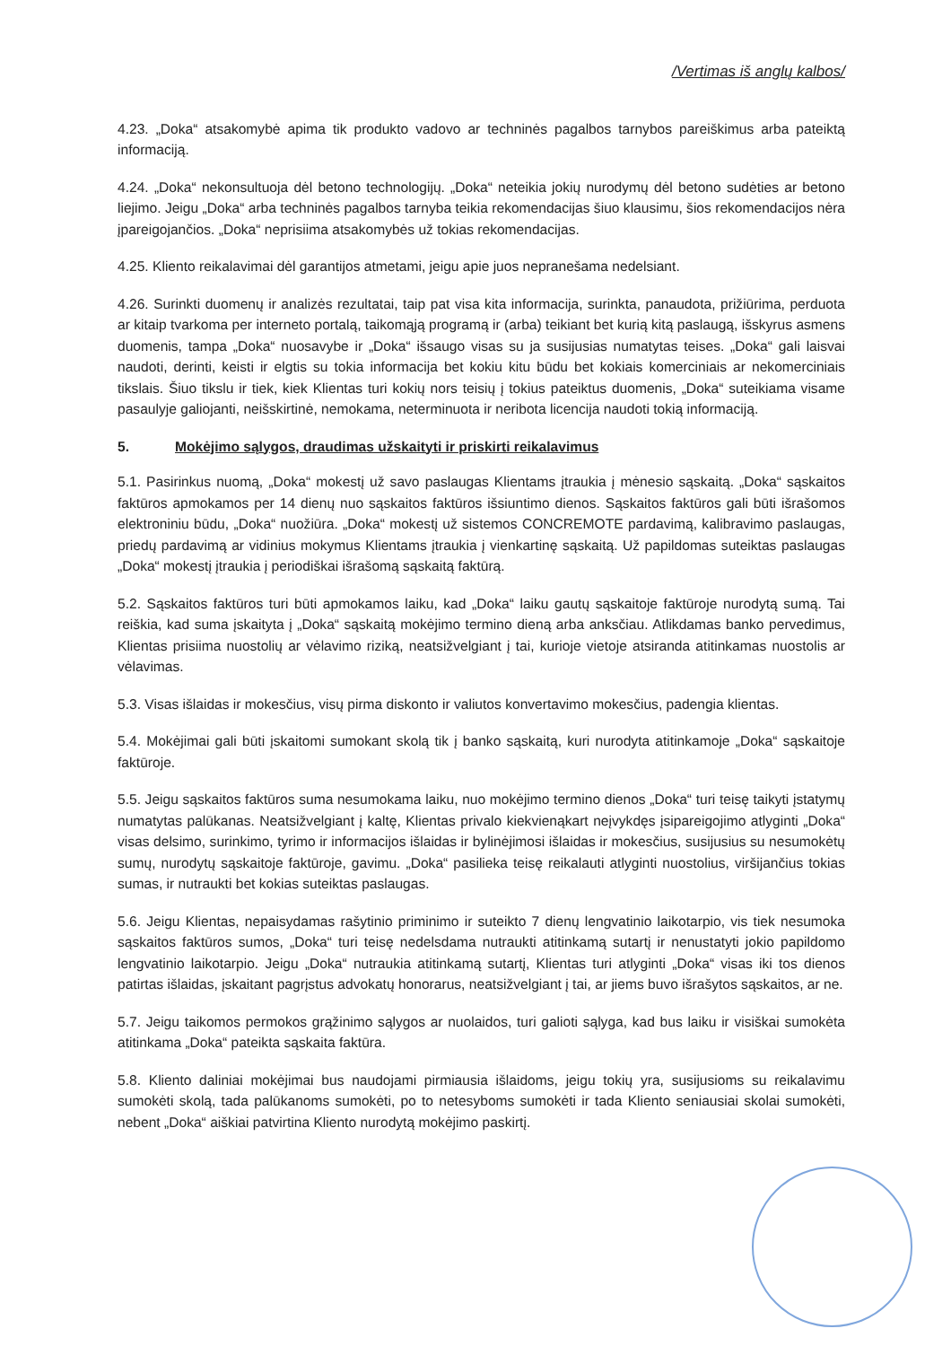/Vertimas iš anglų kalbos/
4.23. „Doka“ atsakomybė apima tik produkto vadovo ar techninės pagalbos tarnybos pareiškimus arba pateiktą informaciją.
4.24. „Doka“ nekonsultuoja dėl betono technologijų. „Doka“ neteikia jokių nurodymų dėl betono sudėties ar betono liejimo. Jeigu „Doka“ arba techninės pagalbos tarnyba teikia rekomendacijas šiuo klausimu, šios rekomendacijos nėra įpareigojančios. „Doka“ neprisiima atsakomybės už tokias rekomendacijas.
4.25. Kliento reikalavimai dėl garantijos atmetami, jeigu apie juos nepranešama nedelsiant.
4.26. Surinkti duomenų ir analizės rezultatai, taip pat visa kita informacija, surinkta, panaudota, prižiūrima, perduota ar kitaip tvarkoma per interneto portalą, taikomąją programą ir (arba) teikiant bet kurią kitą paslaugą, išskyrus asmens duomenis, tampa „Doka“ nuosavybe ir „Doka“ išsaugo visas su ja susijusias numatytas teises. „Doka“ gali laisvai naudoti, derinti, keisti ir elgtis su tokia informacija bet kokiu kitu būdu bet kokiais komerciniais ar nekomerciniais tikslais. Šiuo tikslu ir tiek, kiek Klientas turi kokių nors teisių į tokius pateiktus duomenis, „Doka“ suteikiama visame pasaulyje galiojanti, neišskirtinė, nemokama, neterminuota ir neribota licencija naudoti tokią informaciją.
5. Mokėjimo sąlygos, draudimas užskaityti ir priskirti reikalavimus
5.1. Pasirinkus nuomą, „Doka“ mokestį už savo paslaugas Klientams įtraukia į mėnesio sąskaitą. „Doka“ sąskaitos faktūros apmokamos per 14 dienų nuo sąskaitos faktūros išsiuntimo dienos. Sąskaitos faktūros gali būti išrašomos elektroniniu būdu, „Doka“ nuožiūra. „Doka“ mokestį už sistemos CONCREMOTE pardavimą, kalibravimo paslaugas, priedų pardavimą ar vidinius mokymus Klientams įtraukia į vienkartinę sąskaitą. Už papildomas suteiktas paslaugas „Doka“ mokestį įtraukia į periodiškai išrašomą sąskaitą faktūrą.
5.2. Sąskaitos faktūros turi būti apmokamos laiku, kad „Doka“ laiku gautų sąskaitoje faktūroje nurodytą sumą. Tai reiškia, kad suma įskaityta į „Doka“ sąskaitą mokėjimo termino dieną arba anksčiau. Atlikdamas banko pervedimus, Klientas prisiima nuostolių ar vėlavimo riziką, neatsižvelgiant į tai, kurioje vietoje atsiranda atitinkamas nuostolis ar vėlavimas.
5.3. Visas išlaidas ir mokesčius, visų pirma diskonto ir valiutos konvertavimo mokesčius, padengia klientas.
5.4. Mokėjimai gali būti įskaitomi sumokant skolą tik į banko sąskaitą, kuri nurodyta atitinkamoje „Doka“ sąskaitoje faktūroje.
5.5. Jeigu sąskaitos faktūros suma nesumokama laiku, nuo mokėjimo termino dienos „Doka“ turi teisę taikyti įstatymų numatytas palūkanas. Neatsižvelgiant į kaltę, Klientas privalo kiekvienąkart neįvykdęs įsipareigojimo atlyginti „Doka“ visas delsimo, surinkimo, tyrimo ir informacijos išlaidas ir bylinėjimosi išlaidas ir mokesčius, susijusius su nesumokėtų sumų, nurodytų sąskaitoje faktūroje, gavimu. „Doka“ pasilieka teisę reikalauti atlyginti nuostolius, viršijančius tokias sumas, ir nutraukti bet kokias suteiktas paslaugas.
5.6. Jeigu Klientas, nepaisydamas rašytinio priminimo ir suteikto 7 dienų lengvatinio laikotarpio, vis tiek nesumoka sąskaitos faktūros sumos, „Doka“ turi teisę nedelsdama nutraukti atitinkamą sutartį ir nenustatyti jokio papildomo lengvatinio laikotarpio. Jeigu „Doka“ nutraukia atitinkamą sutartį, Klientas turi atlyginti „Doka“ visas iki tos dienos patirtas išlaidas, įskaitant pagrįstus advokatų honorarus, neatsižvelgiant į tai, ar jiems buvo išrašytos sąskaitos, ar ne.
5.7. Jeigu taikomos permokos grąžinimo sąlygos ar nuolaidos, turi galioti sąlyga, kad bus laiku ir visiškai sumokėta atitinkama „Doka“ pateikta sąskaita faktūra.
5.8. Kliento daliniai mokėjimai bus naudojami pirmiausia išlaidoms, jeigu tokių yra, susijusioms su reikalavimu sumokėti skolą, tada palūkanoms sumokėti, po to netesyboms sumokėti ir tada Kliento seniausiai skolai sumokėti, nebent „Doka“ aiškiai patvirtina Kliento nurodytą mokėjimo paskirtį.